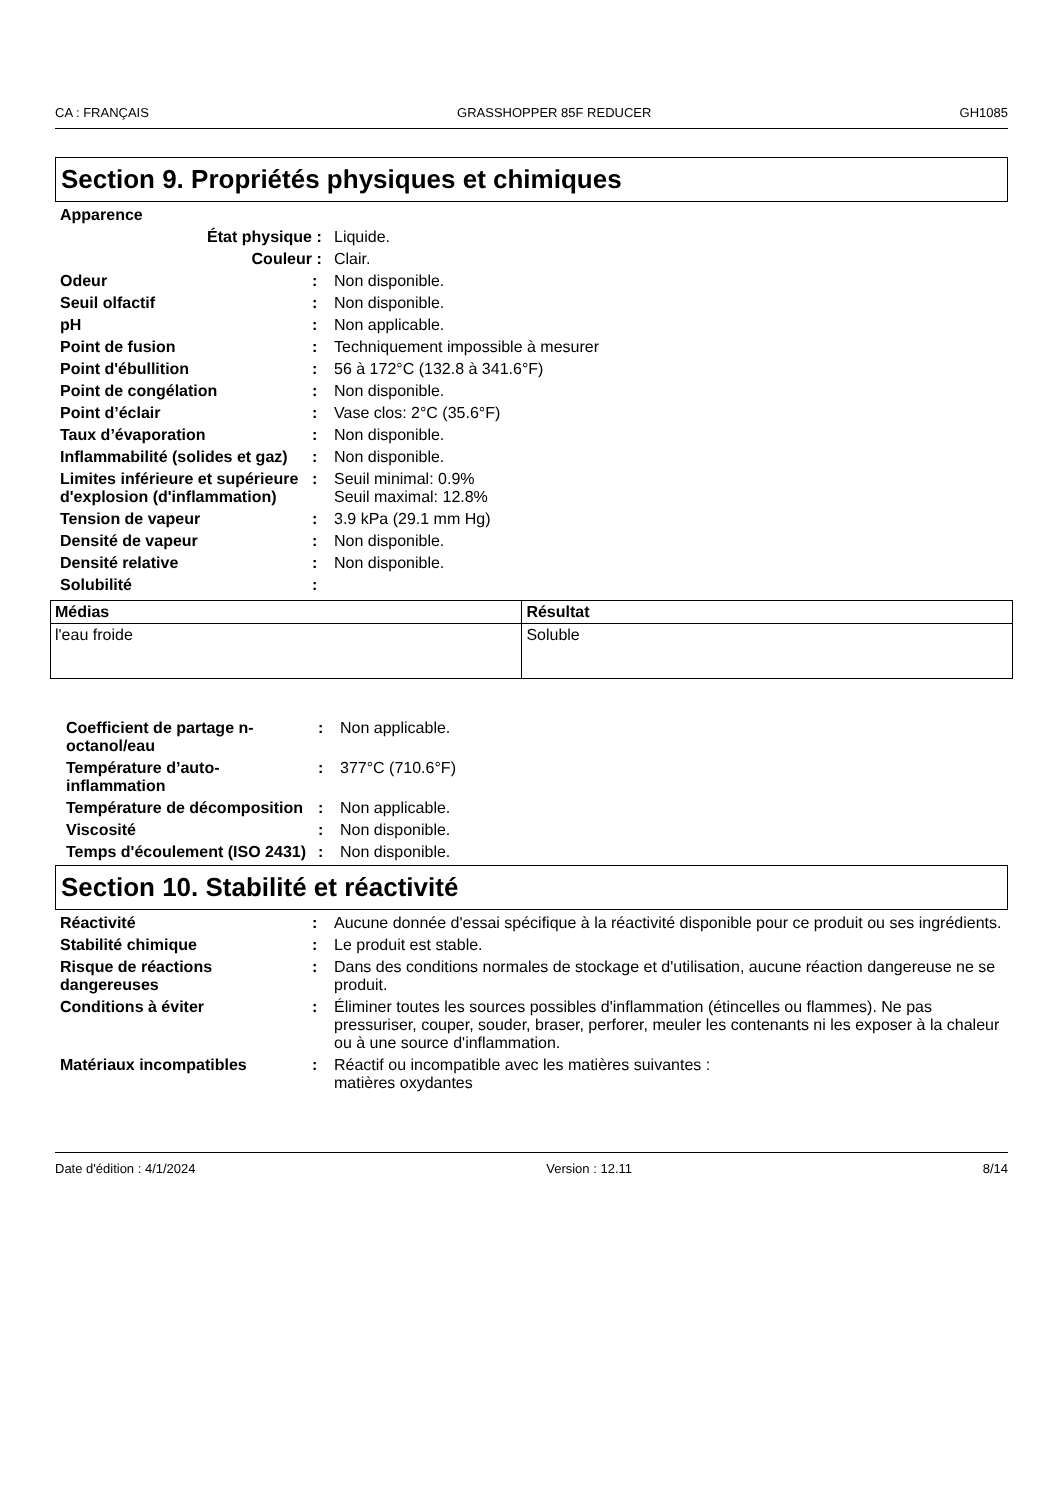CA : FRANÇAIS GRASSHOPPER 85F REDUCER GH1085
Section 9. Propriétés physiques et chimiques
Apparence
État physique : Liquide.
Couleur : Clair.
Odeur : Non disponible.
Seuil olfactif : Non disponible.
pH : Non applicable.
Point de fusion : Techniquement impossible à mesurer
Point d'ébullition : 56 à 172°C (132.8 à 341.6°F)
Point de congélation : Non disponible.
Point d’éclair : Vase clos: 2°C (35.6°F)
Taux d’évaporation : Non disponible.
Inflammabilité (solides et gaz)
: Non disponible.
Limites inférieure et supérieure d'explosion (d'inflammation)
: Seuil minimal: 0.9%
Seuil maximal: 12.8%
Tension de vapeur : 3.9 kPa (29.1 mm Hg)
Densité de vapeur : Non disponible.
Densité relative : Non disponible.
Solubilité :
| Médias | Résultat |
| --- | --- |
| l'eau froide | Soluble |
Coefficient de partage n-octanol/eau
: Non applicable.
Température d’auto-inflammation
: 377°C (710.6°F)
Température de décomposition
: Non applicable.
Viscosité : Non disponible.
Temps d'écoulement (ISO 2431)
: Non disponible.
Section 10. Stabilité et réactivité
Réactivité : Aucune donnée d'essai spécifique à la réactivité disponible pour ce produit ou ses ingrédients.
Stabilité chimique : Le produit est stable.
Risque de réactions dangereuses
: Dans des conditions normales de stockage et d'utilisation, aucune réaction dangereuse ne se produit.
Conditions à éviter : Éliminer toutes les sources possibles d'inflammation (étincelles ou flammes). Ne pas pressuriser, couper, souder, braser, perforer, meuler les contenants ni les exposer à la chaleur ou à une source d'inflammation.
Matériaux incompatibles : Réactif ou incompatible avec les matières suivantes :
matières oxydantes
Date d'édition : 4/1/2024 Version : 12.11 8/14